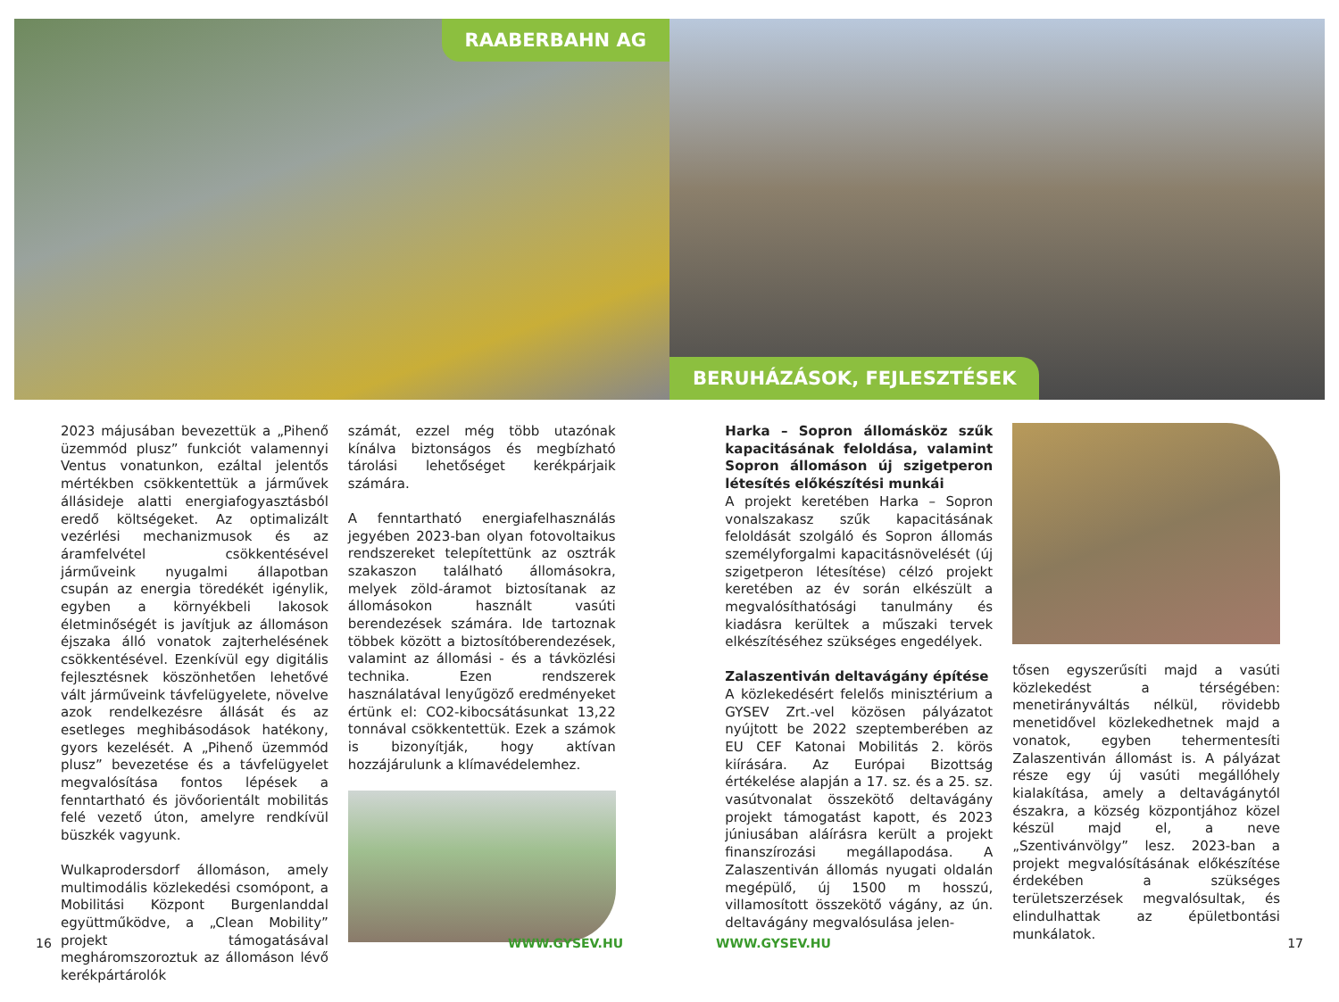RAABERBAHN AG
BERUHÁZÁSOK, FEJLESZTÉSEK
2023 májusában bevezettük a „Pihenő üzemmód plusz” funkciót valamennyi Ventus vonatunkon, ezáltal jelentős mértékben csökkentettük a járművek állásideje alatti energiafogyasztásból eredő költségeket. Az optimalizált vezérlési mechanizmusok és az áramfelvétel csökkentésével járműveink nyugalmi állapotban csupán az energia töredékét igénylik, egyben a környékbeli lakosok életminőségét is javítjuk az állomáson éjszaka álló vonatok zajterhelésének csökkentésével. Ezenkívül egy digitális fejlesztésnek köszönhetően lehetővé vált járműveink távfelügyelete, növelve azok rendelkezésre állását és az esetleges meghibásodások hatékony, gyors kezelését. A „Pihenő üzemmód plusz” bevezetése és a távfelügyelet megvalósítása fontos lépések a fenntartható és jövőorientált mobilitás felé vezető úton, amelyre rendkívül büszkék vagyunk.
Wulkaprodersdorf állomáson, amely multimodális közlekedési csomópont, a Mobilitási Központ Burgenlanddal együttműködve, a „Clean Mobility” projekt támogatásával megháromszoroztuk az állomáson lévő kerékpártárolók
számát, ezzel még több utazónak kínálva biztonságos és megbízható tárolási lehetőséget kerékpárjaik számára.
A fenntartható energiafelhasználás jegyében 2023-ban olyan fotovoltaikus rendszereket telepítettünk az osztrák szakaszon található állomásokra, melyek zöld-áramot biztosítanak az állomásokon használt vasúti berendezések számára. Ide tartoznak többek között a biztosítóberendezések, valamint az állomási - és a távközlési technika. Ezen rendszerek használatával lenyűgöző eredményeket értünk el: CO2-kibocsátásunkat 13,22 tonnával csökkentettük. Ezek a számok is bizonyítják, hogy aktívan hozzájárulunk a klímavédelemhez.
Harka – Sopron állomásköz szűk kapacitásának feloldása, valamint Sopron állomáson új szigetperon létesítés előkészítési munkái
A projekt keretében Harka – Sopron vonalszakasz szűk kapacitásának feloldását szolgáló és Sopron állomás személyforgalmi kapacitásnövelését (új szigetperon létesítése) célzó projekt keretében az év során elkészült a megvalósíthatósági tanulmány és kiadásra kerültek a műszaki tervek elkészítéséhez szükséges engedélyek.
Zalaszentiván deltavágány építése
A közlekedésért felelős minisztérium a GYSEV Zrt.-vel közösen pályázatot nyújtott be 2022 szeptemberében az EU CEF Katonai Mobilitás 2. körös kiírására. Az Európai Bizottság értékelése alapján a 17. sz. és a 25. sz. vasútvonalat összekötő deltavágány projekt támogatást kapott, és 2023 júniusában aláírásra került a projekt finanszírozási megállapodása. A Zalaszentiván állomás nyugati oldalán megépülő, új 1500 m hosszú, villamosított összekötő vágány, az ún. deltavágány megvalósulása jelen-
tősen egyszerűsíti majd a vasúti közlekedést a térségében: menetirányváltás nélkül, rövidebb menetidővel közlekedhetnek majd a vonatok, egyben tehermentesíti Zalaszentiván állomást is. A pályázat része egy új vasúti megállóhely kialakítása, amely a deltavágánytól északra, a község központjához közel készül majd el, a neve „Szentivánvölgy” lesz. 2023-ban a projekt megvalósításának előkészítése érdekében a szükséges területszerzések megvalósultak, és elindulhattak az épületbontási munkálatok.
16 WWW.GYSEV.HU WWW.GYSEV.HU 17